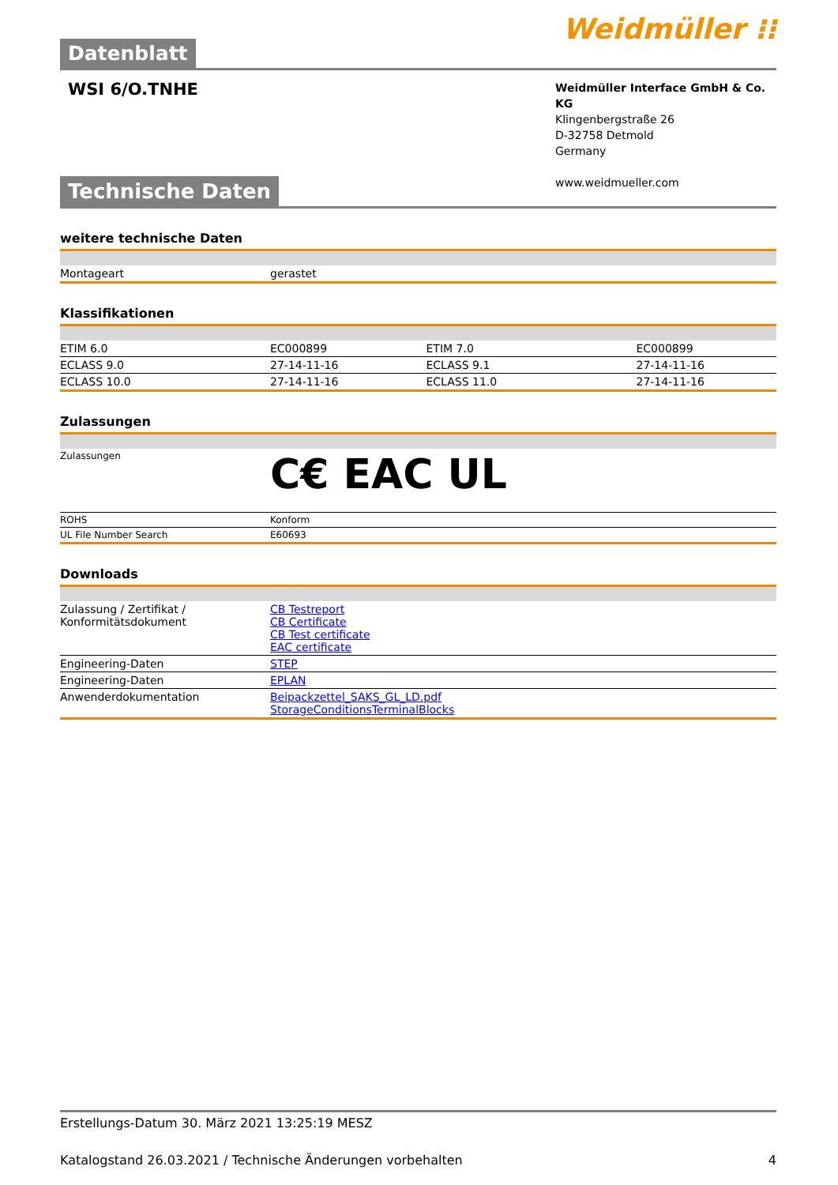Datenblatt
Weidmüller ⁝⁝
WSI 6/O.TNHE
Weidmüller Interface GmbH & Co. KG
Klingenbergstraße 26
D-32758 Detmold
Germany
www.weidmueller.com
Technische Daten
weitere technische Daten
| Montageart | gerastet |
Klassifikationen
| ETIM 6.0 | EC000899 | ETIM 7.0 | EC000899 |
| ECLASS 9.0 | 27-14-11-16 | ECLASS 9.1 | 27-14-11-16 |
| ECLASS 10.0 | 27-14-11-16 | ECLASS 11.0 | 27-14-11-16 |
Zulassungen
| Zulassungen | C€ EAC UL |
| ROHS | Konform |
| UL File Number Search | E60693 |
Downloads
| Zulassung / Zertifikat / Konformitätsdokument | CB Testreport CB Certificate CB Test certificate EAC certificate |
| Engineering-Daten | STEP |
| Engineering-Daten | EPLAN |
| Anwenderdokumentation | Beipackzettel_SAKS_GL_LD.pdf StorageConditionsTerminalBlocks |
Erstellungs-Datum 30. März 2021 13:25:19 MESZ
Katalogstand 26.03.2021 / Technische Änderungen vorbehalten 4